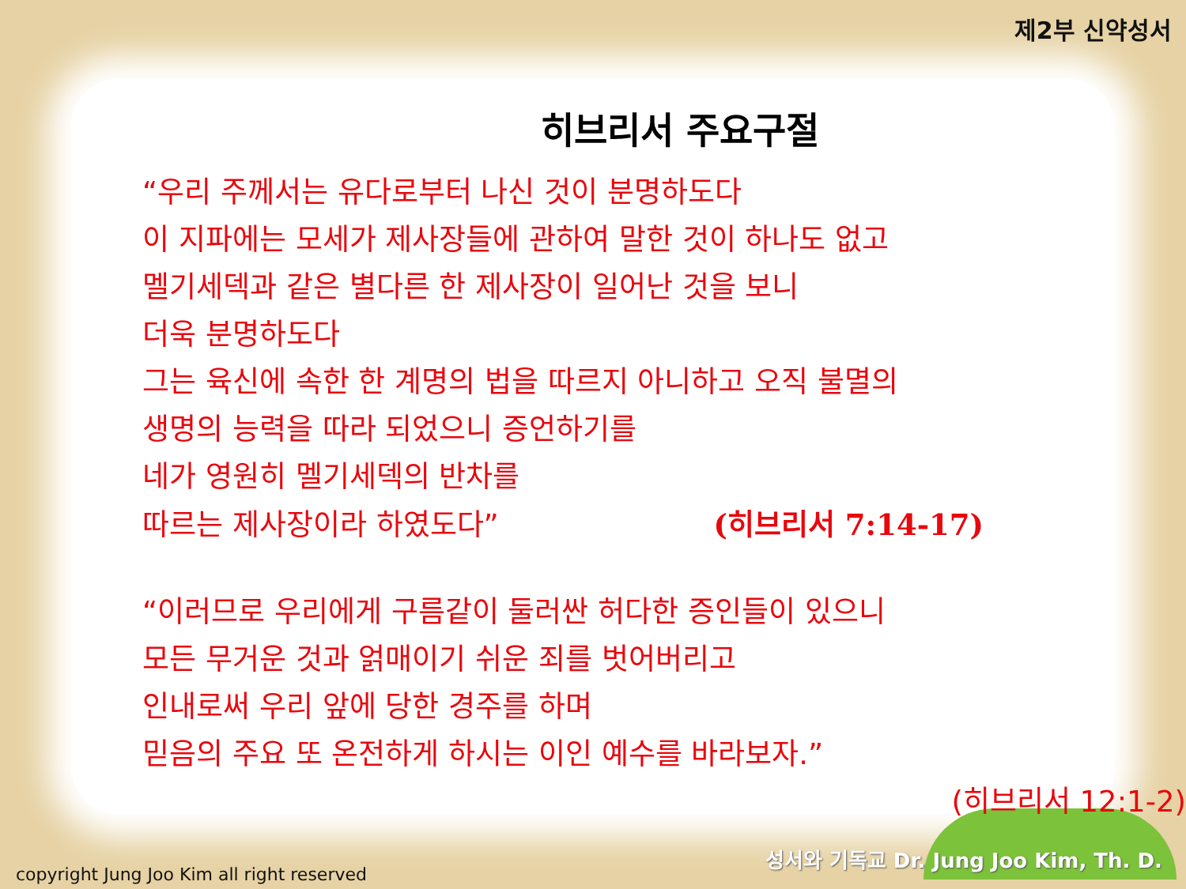제2부 신약성서
히브리서 주요구절
“우리 주께서는 유다로부터 나신 것이 분명하도다
이 지파에는 모세가 제사장들에 관하여 말한 것이 하나도 없고
멜기세덱과 같은 별다른 한 제사장이 일어난 것을 보니
더욱 분명하도다
그는 육신에 속한 한 계명의 법을 따르지 아니하고 오직 불멸의
생명의 능력을 따라 되었으니 증언하기를
네가 영원히 멜기세덱의 반차를
따르는 제사장이라 하였도다” (히브리서 7:14-17)
“이러므로 우리에게 구름같이 둘러싼 허다한 증인들이 있으니
모든 무거운 것과 얽매이기 쉬운 죄를 벗어버리고
인내로써 우리 앞에 당한 경주를 하며
믿음의 주요 또 온전하게 하시는 이인 예수를 바라보자.”
(히브리서 12:1-2)
성서와 기독교 Dr. Jung Joo Kim, Th. D.
copyright Jung Joo Kim all right reserved